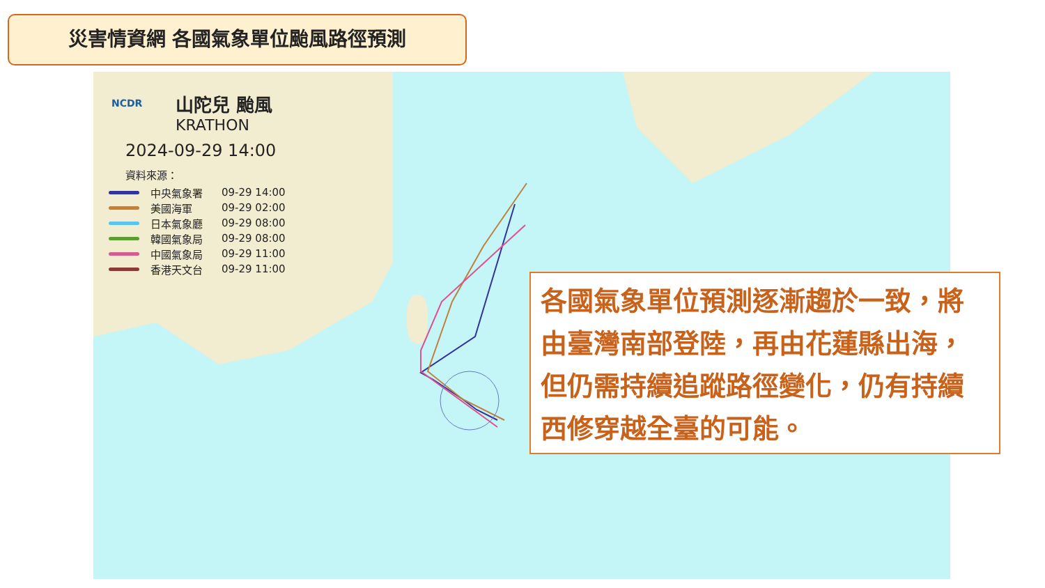災害情資網 各國氣象單位颱風路徑預測
NCDR
山陀兒 颱風
KRATHON
2024-09-29 14:00
資料來源：
中央氣象署 09-29 14:00
美國海軍 09-29 02:00
日本氣象廳 09-29 08:00
韓國氣象局 09-29 08:00
中國氣象局 09-29 11:00
香港天文台 09-29 11:00
各國氣象單位預測逐漸趨於一致，將由臺灣南部登陸，再由花蓮縣出海，但仍需持續追蹤路徑變化，仍有持續西修穿越全臺的可能。